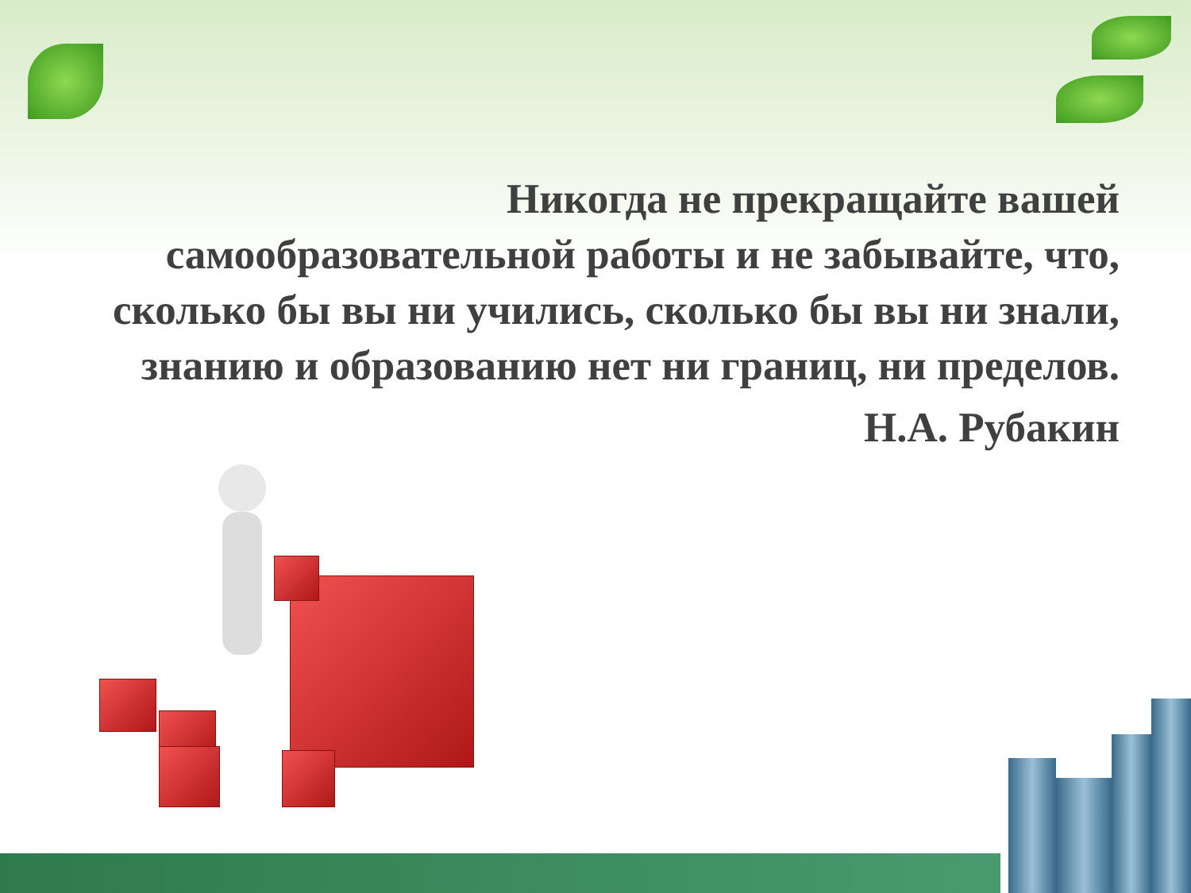Никогда не прекращайте вашей самообразовательной работы и не забывайте, что, сколько бы вы ни учились, сколько бы вы ни знали, знанию и образованию нет ни границ, ни пределов.
Н.А. Рубакин